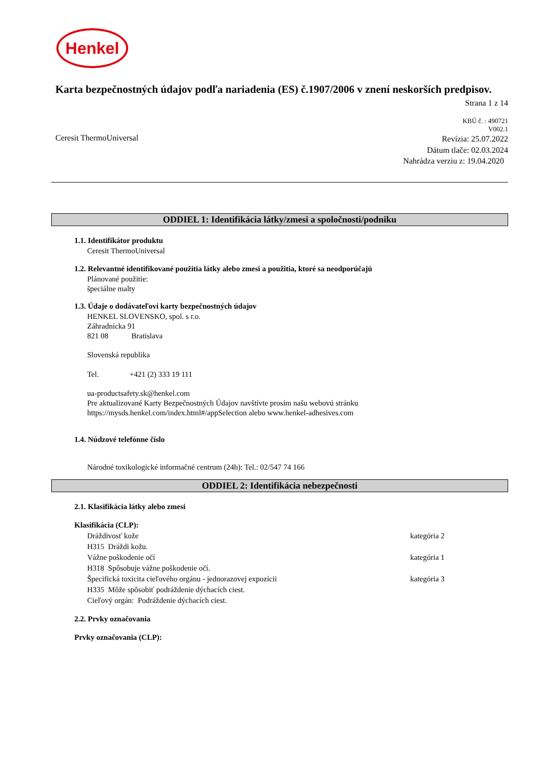Henkel
Karta bezpečnostných údajov podľa nariadenia (ES) č.1907/2006 v znení neskorších predpisov.
Strana 1 z 14
KBÚ č. : 490721
V002.1
Ceresit ThermoUniversal Revízia: 25.07.2022
Dátum tlače: 02.03.2024
Nahrádza verziu z: 19.04.2020
ODDIEL 1: Identifikácia látky/zmesi a spoločnosti/podniku
1.1. Identifikátor produktu
Ceresit ThermoUniversal
1.2. Relevantné identifikované použitia látky alebo zmesi a použitia, ktoré sa neodporúčajú
Plánované použitie:
špeciálne malty
1.3. Údaje o dodávateľovi karty bezpečnostných údajov
HENKEL SLOVENSKO, spol. s r.o.
Záhradnícka 91
821 08 Bratislava
Slovenská republika
Tel. +421 (2) 333 19 111
ua-productsafety.sk@henkel.com
Pre aktualizované Karty Bezpečnostných Údajov navštívte prosím našu webovú stránku
https://mysds.henkel.com/index.html#/appSelection alebo www.henkel-adhesives.com
1.4. Núdzové telefónne číslo
Národné toxikologické informačné centrum (24h): Tel.: 02/547 74 166
ODDIEL 2: Identifikácia nebezpečnosti
2.1. Klasifikácia látky alebo zmesi
Klasifikácia (CLP):
Dráždivosť kože kategória 2
H315 Dráždi kožu.
Vážne poškodenie očí kategória 1
H318 Spôsobuje vážne poškodenie očí.
Špecifická toxicita cieľového orgánu - jednorazovej expozícii kategória 3
H335 Môže spôsobiť podráždenie dýchacích ciest.
Cieľový orgán: Podráždenie dýchacích ciest.
2.2. Prvky označovania
Prvky označovania (CLP):